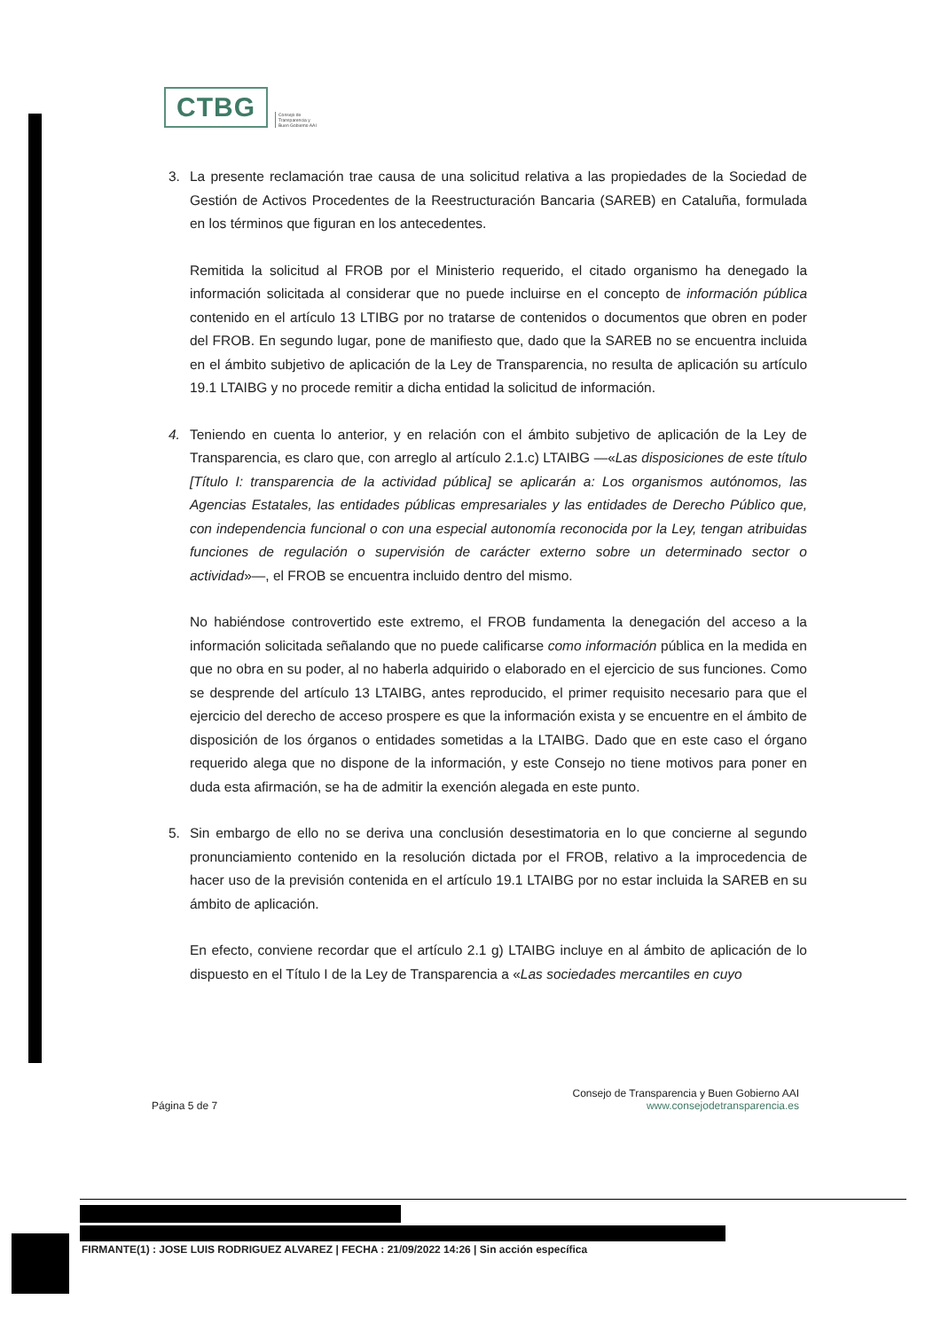CTBG
Consejo de
Transparencia y
Buen Gobierno AAI
3. La presente reclamación trae causa de una solicitud relativa a las propiedades de la Sociedad de Gestión de Activos Procedentes de la Reestructuración Bancaria (SAREB) en Cataluña, formulada en los términos que figuran en los antecedentes.
Remitida la solicitud al FROB por el Ministerio requerido, el citado organismo ha denegado la información solicitada al considerar que no puede incluirse en el concepto de información pública contenido en el artículo 13 LTIBG por no tratarse de contenidos o documentos que obren en poder del FROB. En segundo lugar, pone de manifiesto que, dado que la SAREB no se encuentra incluida en el ámbito subjetivo de aplicación de la Ley de Transparencia, no resulta de aplicación su artículo 19.1 LTAIBG y no procede remitir a dicha entidad la solicitud de información.
4. Teniendo en cuenta lo anterior, y en relación con el ámbito subjetivo de aplicación de la Ley de Transparencia, es claro que, con arreglo al artículo 2.1.c) LTAIBG —«Las disposiciones de este título [Título I: transparencia de la actividad pública] se aplicarán a: Los organismos autónomos, las Agencias Estatales, las entidades públicas empresariales y las entidades de Derecho Público que, con independencia funcional o con una especial autonomía reconocida por la Ley, tengan atribuidas funciones de regulación o supervisión de carácter externo sobre un determinado sector o actividad»—, el FROB se encuentra incluido dentro del mismo.
No habiéndose controvertido este extremo, el FROB fundamenta la denegación del acceso a la información solicitada señalando que no puede calificarse como información pública en la medida en que no obra en su poder, al no haberla adquirido o elaborado en el ejercicio de sus funciones. Como se desprende del artículo 13 LTAIBG, antes reproducido, el primer requisito necesario para que el ejercicio del derecho de acceso prospere es que la información exista y se encuentre en el ámbito de disposición de los órganos o entidades sometidas a la LTAIBG. Dado que en este caso el órgano requerido alega que no dispone de la información, y este Consejo no tiene motivos para poner en duda esta afirmación, se ha de admitir la exención alegada en este punto.
5. Sin embargo de ello no se deriva una conclusión desestimatoria en lo que concierne al segundo pronunciamiento contenido en la resolución dictada por el FROB, relativo a la improcedencia de hacer uso de la previsión contenida en el artículo 19.1 LTAIBG por no estar incluida la SAREB en su ámbito de aplicación.
En efecto, conviene recordar que el artículo 2.1 g) LTAIBG incluye en al ámbito de aplicación de lo dispuesto en el Título I de la Ley de Transparencia a «Las sociedades mercantiles en cuyo
Página 5 de 7 Consejo de Transparencia y Buen Gobierno AAI
www.consejodetransparencia.es
FIRMANTE(1) : JOSE LUIS RODRIGUEZ ALVAREZ | FECHA : 21/09/2022 14:26 | Sin acción específica